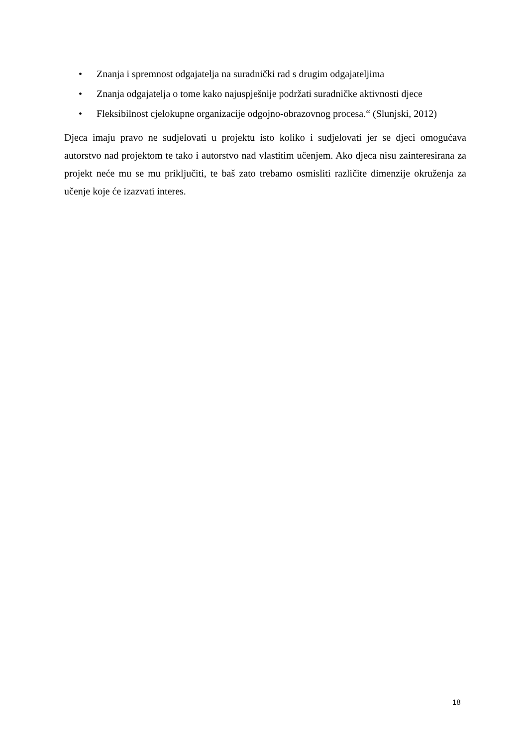• Znanja i spremnost odgajatelja na suradnički rad s drugim odgajateljima
• Znanja odgajatelja o tome kako najuspješnije podržati suradničke aktivnosti djece
• Fleksibilnost cjelokupne organizacije odgojno-obrazovnog procesa.“ (Slunjski, 2012)
Djeca imaju pravo ne sudjelovati u projektu isto koliko i sudjelovati jer se djeci omogućava autorstvo nad projektom te tako i autorstvo nad vlastitim učenjem. Ako djeca nisu zainteresirana za projekt neće mu se mu priključiti, te baš zato trebamo osmisliti različite dimenzije okruženja za učenje koje će izazvati interes.
18